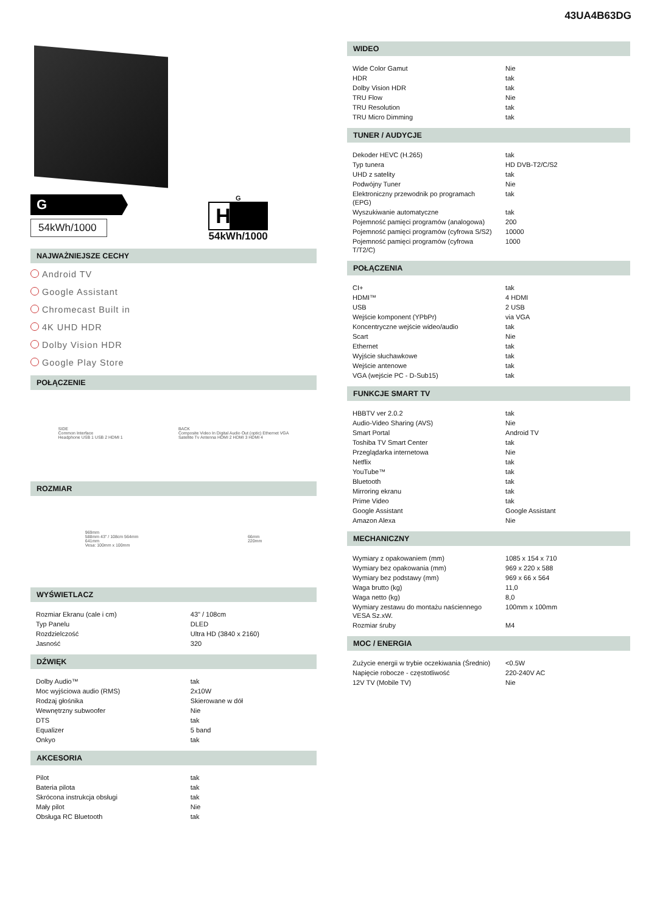43UA4B63DG
G
54kWh/1000
G
HDR
54kWh/1000
NAJWAŻNIEJSZE CECHY
Android TV
Google Assistant
Chromecast Built in
4K UHD HDR
Dolby Vision HDR
Google Play Store
POŁĄCZENIE
SIDE
Common Interface
Headphone USB 1 USB 2 HDMI 1
BACK
Composite Video In Digital Audio Out (optic) Ethernet VGA
Satellite Tv Antenna HDMI 2 HDMI 3 HDMI 4
ROZMIAR
969mm
588mm 43" / 108cm 564mm
641mm
Vesa: 100mm x 100mm
66mm
220mm
WYŚWIETLACZ
| Rozmiar Ekranu (cale i cm) | 43" / 108cm |
| Typ Panelu | DLED |
| Rozdzielczość | Ultra HD (3840 x 2160) |
| Jasność | 320 |
DŹWIĘK
| Dolby Audio™ | tak |
| Moc wyjściowa audio (RMS) | 2x10W |
| Rodzaj głośnika | Skierowane w dół |
| Wewnętrzny subwoofer | Nie |
| DTS | tak |
| Equalizer | 5 band |
| Onkyo | tak |
AKCESORIA
| Pilot | tak |
| Bateria pilota | tak |
| Skrócona instrukcja obsługi | tak |
| Mały pilot | Nie |
| Obsługa RC Bluetooth | tak |
WIDEO
| Wide Color Gamut | Nie |
| HDR | tak |
| Dolby Vision HDR | tak |
| TRU Flow | Nie |
| TRU Resolution | tak |
| TRU Micro Dimming | tak |
TUNER / AUDYCJE
| Dekoder HEVC (H.265) | tak |
| Typ tunera | HD DVB-T2/C/S2 |
| UHD z satelity | tak |
| Podwójny Tuner | Nie |
| Elektroniczny przewodnik po programach (EPG) | tak |
| Wyszukiwanie automatyczne | tak |
| Pojemność pamięci programów (analogowa) | 200 |
| Pojemność pamięci programów (cyfrowa S/S2) | 10000 |
| Pojemność pamięci programów (cyfrowa T/T2/C) | 1000 |
POŁĄCZENIA
| CI+ | tak |
| HDMI™ | 4 HDMI |
| USB | 2 USB |
| Wejście komponent (YPbPr) | via VGA |
| Koncentryczne wejście wideo/audio | tak |
| Scart | Nie |
| Ethernet | tak |
| Wyjście słuchawkowe | tak |
| Wejście antenowe | tak |
| VGA (wejście PC - D-Sub15) | tak |
FUNKCJE SMART TV
| HBBTV ver 2.0.2 | tak |
| Audio-Video Sharing (AVS) | Nie |
| Smart Portal | Android TV |
| Toshiba TV Smart Center | tak |
| Przeglądarka internetowa | Nie |
| Netflix | tak |
| YouTube™ | tak |
| Bluetooth | tak |
| Mirroring ekranu | tak |
| Prime Video | tak |
| Google Assistant | Google Assistant |
| Amazon Alexa | Nie |
MECHANICZNY
| Wymiary z opakowaniem (mm) | 1085 x 154 x 710 |
| Wymiary bez opakowania (mm) | 969 x 220 x 588 |
| Wymiary bez podstawy (mm) | 969 x 66 x 564 |
| Waga brutto (kg) | 11,0 |
| Waga netto (kg) | 8,0 |
| Wymiary zestawu do montażu naściennego VESA Sz.xW. | 100mm x 100mm |
| Rozmiar śruby | M4 |
MOC / ENERGIA
| Zużycie energii w trybie oczekiwania (Średnio) | <0.5W |
| Napięcie robocze - częstotliwość | 220-240V AC |
| 12V TV (Mobile TV) | Nie |